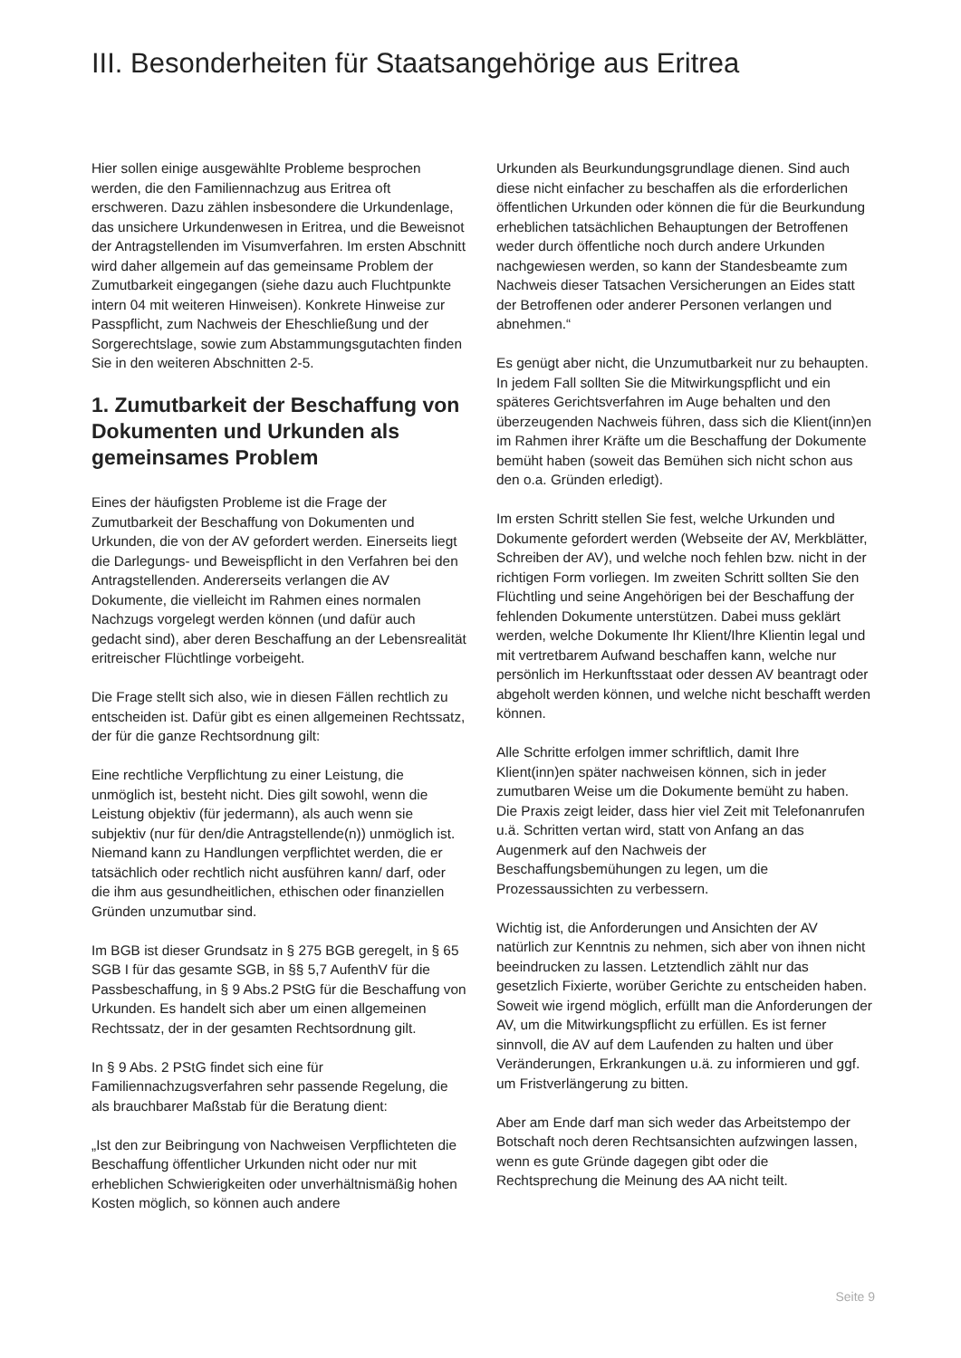III. Besonderheiten für Staatsangehörige aus Eritrea
Hier sollen einige ausgewählte Probleme besprochen werden, die den Familiennachzug aus Eritrea oft erschweren. Dazu zählen insbesondere die Urkundenlage, das unsichere Urkundenwesen in Eritrea, und die Beweisnot der Antragstellenden im Visumverfahren. Im ersten Abschnitt wird daher allgemein auf das gemeinsame Problem der Zumutbarkeit eingegangen (siehe dazu auch Fluchtpunkte intern 04 mit weiteren Hinweisen). Konkrete Hinweise zur Passpflicht, zum Nachweis der Eheschließung und der Sorgerechtslage, sowie zum Abstammungsgutachten finden Sie in den weiteren Abschnitten 2-5.
1. Zumutbarkeit der Beschaffung von Dokumenten und Urkunden als gemeinsames Problem
Eines der häufigsten Probleme ist die Frage der Zumutbarkeit der Beschaffung von Dokumenten und Urkunden, die von der AV gefordert werden. Einerseits liegt die Darlegungs- und Beweispflicht in den Verfahren bei den Antragstellenden. Andererseits verlangen die AV Dokumente, die vielleicht im Rahmen eines normalen Nachzugs vorgelegt werden können (und dafür auch gedacht sind), aber deren Beschaffung an der Lebensrealität eritreischer Flüchtlinge vorbeigeht.
Die Frage stellt sich also, wie in diesen Fällen rechtlich zu entscheiden ist. Dafür gibt es einen allgemeinen Rechtssatz, der für die ganze Rechtsordnung gilt:
Eine rechtliche Verpflichtung zu einer Leistung, die unmöglich ist, besteht nicht. Dies gilt sowohl, wenn die Leistung objektiv (für jedermann), als auch wenn sie subjektiv (nur für den/die Antragstellende(n)) unmöglich ist. Niemand kann zu Handlungen verpflichtet werden, die er tatsächlich oder rechtlich nicht ausführen kann/ darf, oder die ihm aus gesundheitlichen, ethischen oder finanziellen Gründen unzumutbar sind.
Im BGB ist dieser Grundsatz in § 275 BGB geregelt, in § 65 SGB I für das gesamte SGB, in §§ 5,7 AufenthV für die Passbeschaffung, in § 9 Abs.2 PStG für die Beschaffung von Urkunden. Es handelt sich aber um einen allgemeinen Rechtssatz, der in der gesamten Rechtsordnung gilt.
In § 9 Abs. 2 PStG findet sich eine für Familiennachzugsverfahren sehr passende Regelung, die als brauchbarer Maßstab für die Beratung dient:
„Ist den zur Beibringung von Nachweisen Verpflichteten die Beschaffung öffentlicher Urkunden nicht oder nur mit erheblichen Schwierigkeiten oder unverhältnismäßig hohen Kosten möglich, so können auch andere
Urkunden als Beurkundungsgrundlage dienen. Sind auch diese nicht einfacher zu beschaffen als die erforderlichen öffentlichen Urkunden oder können die für die Beurkundung erheblichen tatsächlichen Behauptungen der Betroffenen weder durch öffentliche noch durch andere Urkunden nachgewiesen werden, so kann der Standesbeamte zum Nachweis dieser Tatsachen Versicherungen an Eides statt der Betroffenen oder anderer Personen verlangen und abnehmen.“
Es genügt aber nicht, die Unzumutbarkeit nur zu behaupten. In jedem Fall sollten Sie die Mitwirkungspflicht und ein späteres Gerichtsverfahren im Auge behalten und den überzeugenden Nachweis führen, dass sich die Klient(inn)en im Rahmen ihrer Kräfte um die Beschaffung der Dokumente bemüht haben (soweit das Bemühen sich nicht schon aus den o.a. Gründen erledigt).
Im ersten Schritt stellen Sie fest, welche Urkunden und Dokumente gefordert werden (Webseite der AV, Merkblätter, Schreiben der AV), und welche noch fehlen bzw. nicht in der richtigen Form vorliegen. Im zweiten Schritt sollten Sie den Flüchtling und seine Angehörigen bei der Beschaffung der fehlenden Dokumente unterstützen. Dabei muss geklärt werden, welche Dokumente Ihr Klient/Ihre Klientin legal und mit vertretbarem Aufwand beschaffen kann, welche nur persönlich im Herkunftsstaat oder dessen AV beantragt oder abgeholt werden können, und welche nicht beschafft werden können.
Alle Schritte erfolgen immer schriftlich, damit Ihre Klient(inn)en später nachweisen können, sich in jeder zumutbaren Weise um die Dokumente bemüht zu haben. Die Praxis zeigt leider, dass hier viel Zeit mit Telefonanrufen u.ä. Schritten vertan wird, statt von Anfang an das Augenmerk auf den Nachweis der Beschaffungsbemühungen zu legen, um die Prozessaussichten zu verbessern.
Wichtig ist, die Anforderungen und Ansichten der AV natürlich zur Kenntnis zu nehmen, sich aber von ihnen nicht beeindrucken zu lassen. Letztendlich zählt nur das gesetzlich Fixierte, worüber Gerichte zu entscheiden haben. Soweit wie irgend möglich, erfüllt man die Anforderungen der AV, um die Mitwirkungspflicht zu erfüllen. Es ist ferner sinnvoll, die AV auf dem Laufenden zu halten und über Veränderungen, Erkrankungen u.ä. zu informieren und ggf. um Fristverlängerung zu bitten.
Aber am Ende darf man sich weder das Arbeitstempo der Botschaft noch deren Rechtsansichten aufzwingen lassen, wenn es gute Gründe dagegen gibt oder die Rechtsprechung die Meinung des AA nicht teilt.
Seite 9